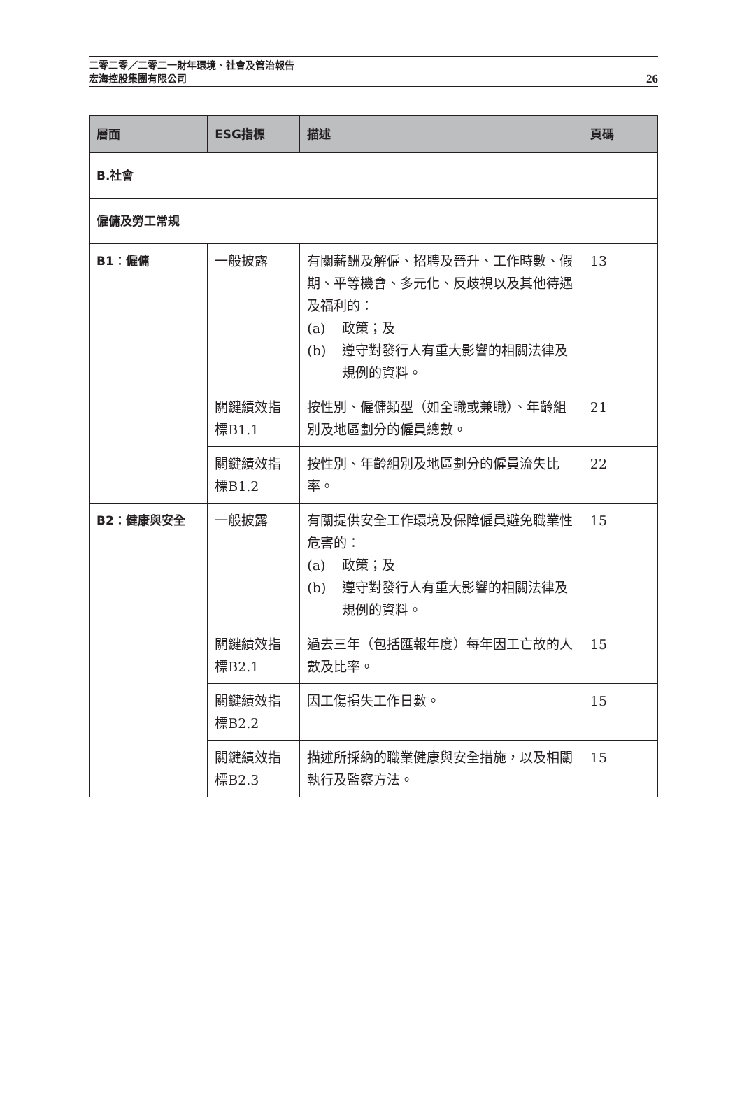二零二零／二零二一財年環境、社會及管治報告
宏海控股集團有限公司
26
| 層面 | ESG指標 | 描述 | 頁碼 |
| --- | --- | --- | --- |
| B.社會 | | | |
| 僱傭及勞工常規 | | | |
| B1：僱傭 | 一般披露 | 有關薪酬及解僱、招聘及晉升、工作時數、假期、平等機會、多元化、反歧視以及其他待遇及福利的： (a) 政策；及 (b) 遵守對發行人有重大影響的相關法律及規例的資料。 | 13 |
| | 關鍵績效指標B1.1 | 按性別、僱傭類型（如全職或兼職）、年齡組別及地區劃分的僱員總數。 | 21 |
| | 關鍵績效指標B1.2 | 按性別、年齡組別及地區劃分的僱員流失比率。 | 22 |
| B2：健康與安全 | 一般披露 | 有關提供安全工作環境及保障僱員避免職業性危害的： (a) 政策；及 (b) 遵守對發行人有重大影響的相關法律及規例的資料。 | 15 |
| | 關鍵績效指標B2.1 | 過去三年（包括匯報年度）每年因工亡故的人數及比率。 | 15 |
| | 關鍵績效指標B2.2 | 因工傷損失工作日數。 | 15 |
| | 關鍵績效指標B2.3 | 描述所採納的職業健康與安全措施，以及相關執行及監察方法。 | 15 |